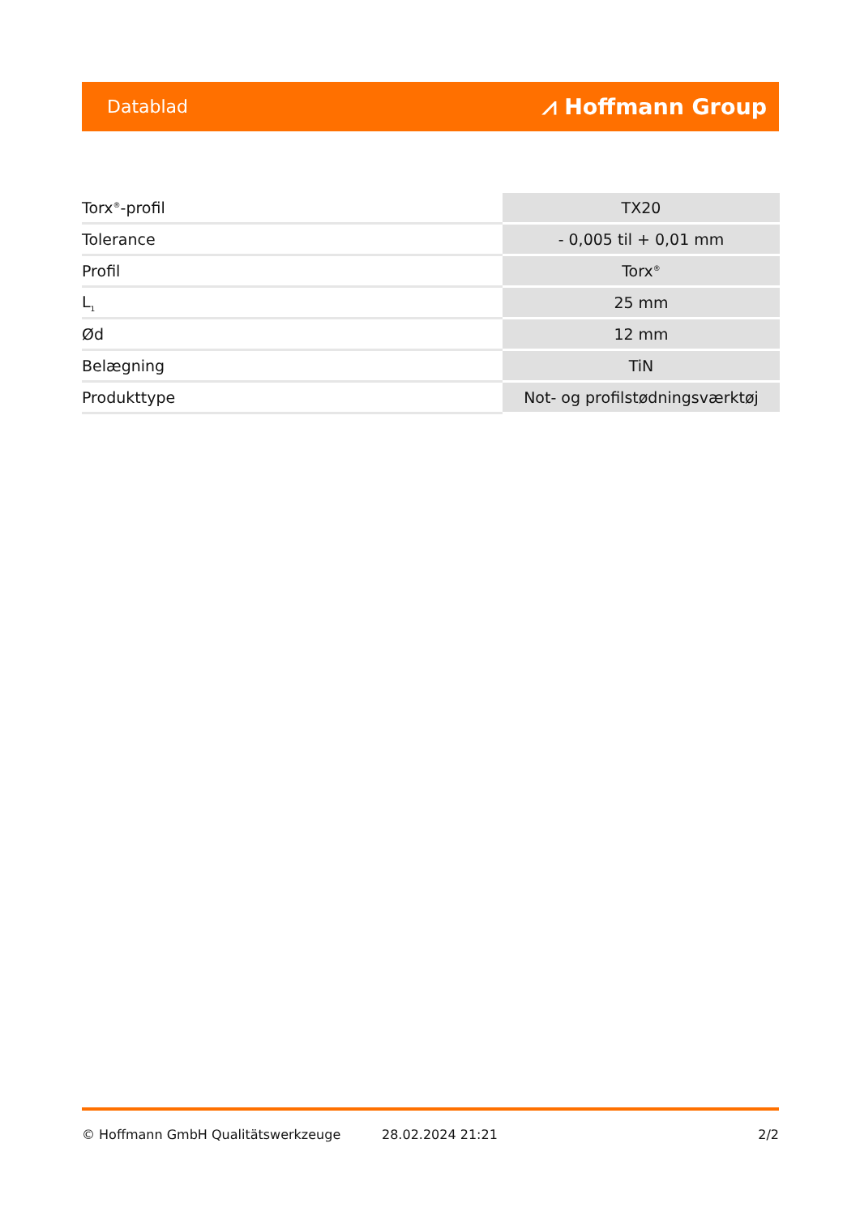Datablad ⩘ Hoffmann Group
| Torx<sup>®</sup>-profil | TX20 |
| Tolerance | - 0,005 til + 0,01 mm |
| Profil | Torx<sup>®</sup> |
| L<sub>1</sub> | 25 mm |
| Ød | 12 mm |
| Belægning | TiN |
| Produkttype | Not- og profilstødningsværktøj |
© Hoffmann GmbH Qualitätswerkzeuge 28.02.2024 21:21 2/2